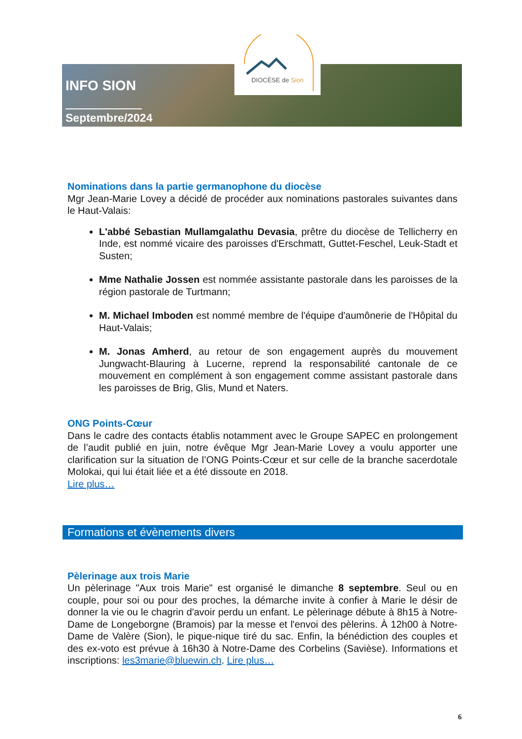DIOCÈSE de Sion
INFO SION
Septembre/2024
Nominations dans la partie germanophone du diocèse
Mgr Jean-Marie Lovey a décidé de procéder aux nominations pastorales suivantes dans le Haut-Valais:
L'abbé Sebastian Mullamgalathu Devasia, prêtre du diocèse de Tellicherry en Inde, est nommé vicaire des paroisses d'Erschmatt, Guttet-Feschel, Leuk-Stadt et Susten;
Mme Nathalie Jossen est nommée assistante pastorale dans les paroisses de la région pastorale de Turtmann;
M. Michael Imboden est nommé membre de l'équipe d'aumônerie de l'Hôpital du Haut-Valais;
M. Jonas Amherd, au retour de son engagement auprès du mouvement Jungwacht-Blauring à Lucerne, reprend la responsabilité cantonale de ce mouvement en complément à son engagement comme assistant pastorale dans les paroisses de Brig, Glis, Mund et Naters.
ONG Points-Cœur
Dans le cadre des contacts établis notamment avec le Groupe SAPEC en prolongement de l’audit publié en juin, notre évêque Mgr Jean-Marie Lovey a voulu apporter une clarification sur la situation de l’ONG Points-Cœur et sur celle de la branche sacerdotale Molokai, qui lui était liée et a été dissoute en 2018.
Lire plus…
Formations et évènements divers
Pèlerinage aux trois Marie
Un pèlerinage "Aux trois Marie" est organisé le dimanche 8 septembre. Seul ou en couple, pour soi ou pour des proches, la démarche invite à confier à Marie le désir de donner la vie ou le chagrin d'avoir perdu un enfant. Le pèlerinage débute à 8h15 à Notre-Dame de Longeborgne (Bramois) par la messe et l'envoi des pèlerins. À 12h00 à Notre-Dame de Valère (Sion), le pique-nique tiré du sac. Enfin, la bénédiction des couples et des ex-voto est prévue à 16h30 à Notre-Dame des Corbelins (Savièse). Informations et inscriptions: les3marie@bluewin.ch. Lire plus…
6